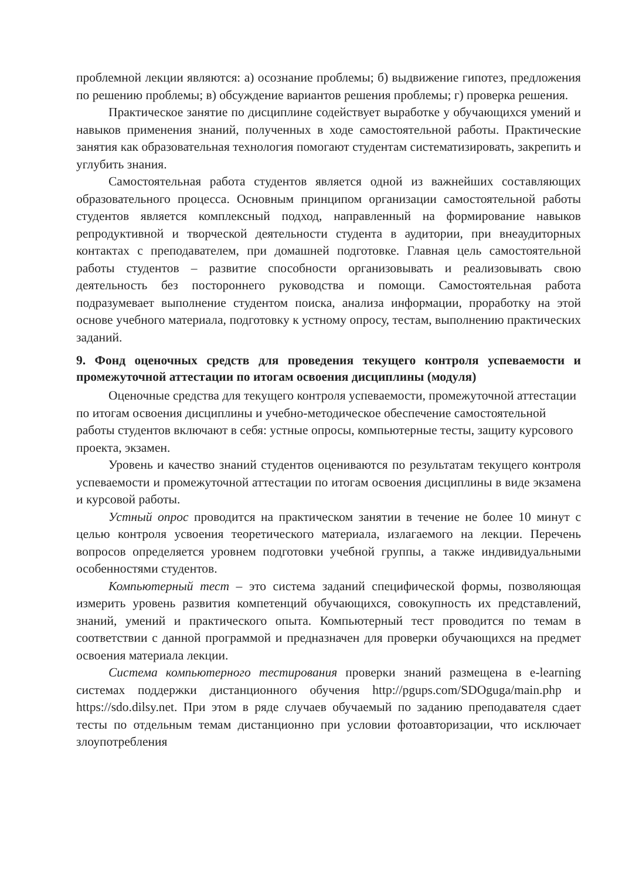проблемной лекции являются: а) осознание проблемы; б) выдвижение гипотез, предложения по решению проблемы; в) обсуждение вариантов решения проблемы; г) проверка решения.
Практическое занятие по дисциплине содействует выработке у обучающихся умений и навыков применения знаний, полученных в ходе самостоятельной работы. Практические занятия как образовательная технология помогают студентам систематизировать, закрепить и углубить знания.
Самостоятельная работа студентов является одной из важнейших составляющих образовательного процесса. Основным принципом организации самостоятельной работы студентов является комплексный подход, направленный на формирование навыков репродуктивной и творческой деятельности студента в аудитории, при внеаудиторных контактах с преподавателем, при домашней подготовке. Главная цель самостоятельной работы студентов – развитие способности организовывать и реализовывать свою деятельность без постороннего руководства и помощи. Самостоятельная работа подразумевает выполнение студентом поиска, анализа информации, проработку на этой основе учебного материала, подготовку к устному опросу, тестам, выполнению практических заданий.
9. Фонд оценочных средств для проведения текущего контроля успеваемости и промежуточной аттестации по итогам освоения дисциплины (модуля)
Оценочные средства для текущего контроля успеваемости, промежуточной аттестации по итогам освоения дисциплины и учебно-методическое обеспечение самостоятельной работы студентов включают в себя: устные опросы, компьютерные тесты, защиту курсового проекта, экзамен.
Уровень и качество знаний студентов оцениваются по результатам текущего контроля успеваемости и промежуточной аттестации по итогам освоения дисциплины в виде экзамена и курсовой работы.
Устный опрос проводится на практическом занятии в течение не более 10 минут с целью контроля усвоения теоретического материала, излагаемого на лекции. Перечень вопросов определяется уровнем подготовки учебной группы, а также индивидуальными особенностями студентов.
Компьютерный тест – это система заданий специфической формы, позволяющая измерить уровень развития компетенций обучающихся, совокупность их представлений, знаний, умений и практического опыта. Компьютерный тест проводится по темам в соответствии с данной программой и предназначен для проверки обучающихся на предмет освоения материала лекции.
Система компьютерного тестирования проверки знаний размещена в e-learning системах поддержки дистанционного обучения http://pgups.com/SDOguga/main.php и https://sdo.dilsy.net. При этом в ряде случаев обучаемый по заданию преподавателя сдает тесты по отдельным темам дистанционно при условии фотоавторизации, что исключает злоупотребления